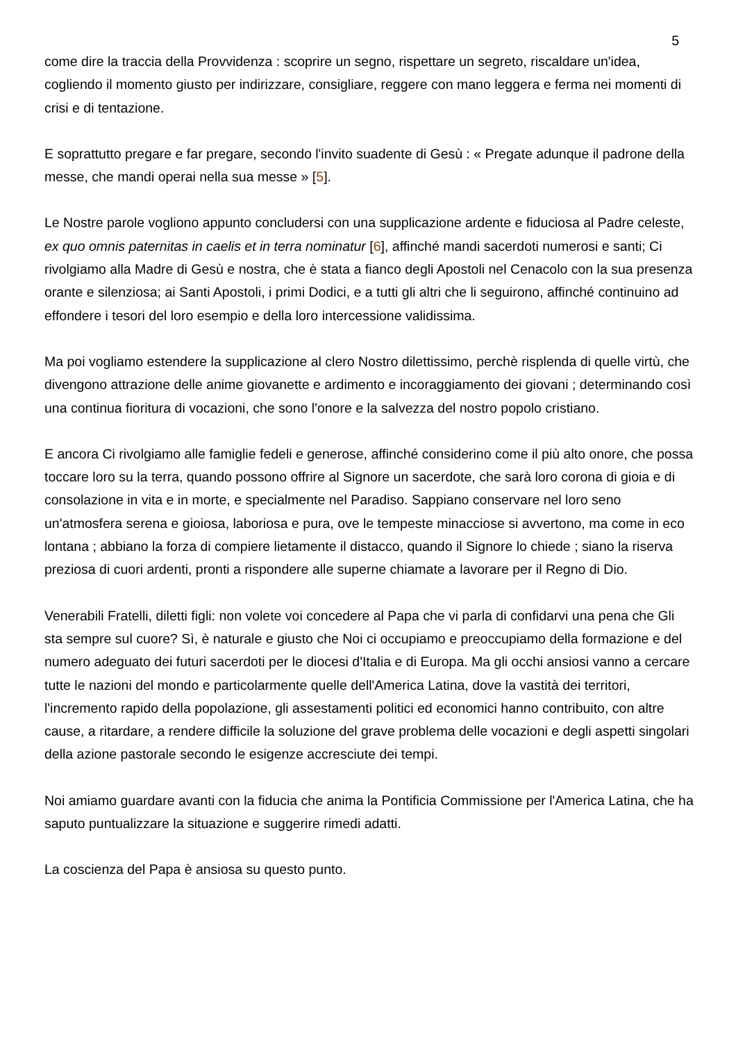5
come dire la traccia della Provvidenza : scoprire un segno, rispettare un segreto, riscaldare un'idea, cogliendo il momento giusto per indirizzare, consigliare, reggere con mano leggera e ferma nei momenti di crisi e di tentazione.
E soprattutto pregare e far pregare, secondo l'invito suadente di Gesù : « Pregate adunque il padrone della messe, che mandi operai nella sua messe » [5].
Le Nostre parole vogliono appunto concludersi con una supplicazione ardente e fiduciosa al Padre celeste, ex quo omnis paternitas in caelis et in terra nominatur [6], affinché mandi sacerdoti numerosi e santi; Ci rivolgiamo alla Madre di Gesù e nostra, che è stata a fianco degli Apostoli nel Cenacolo con la sua presenza orante e silenziosa; ai Santi Apostoli, i primi Dodici, e a tutti gli altri che li seguirono, affinché continuino ad effondere i tesori del loro esempio e della loro intercessione validissima.
Ma poi vogliamo estendere la supplicazione al clero Nostro dilettissimo, perchè risplenda di quelle virtù, che divengono attrazione delle anime giovanette e ardimento e incoraggiamento dei giovani ; determinando così una continua fioritura di vocazioni, che sono l'onore e la salvezza del nostro popolo cristiano.
E ancora Ci rivolgiamo alle famiglie fedeli e generose, affinché considerino come il più alto onore, che possa toccare loro su la terra, quando possono offrire al Signore un sacerdote, che sarà loro corona di gioia e di consolazione in vita e in morte, e specialmente nel Paradiso. Sappiano conservare nel loro seno un'atmosfera serena e gioiosa, laboriosa e pura, ove le tempeste minacciose si avvertono, ma come in eco lontana ; abbiano la forza di compiere lietamente il distacco, quando il Signore lo chiede ; siano la riserva preziosa di cuori ardenti, pronti a rispondere alle superne chiamate a lavorare per il Regno di Dio.
Venerabili Fratelli, diletti figli: non volete voi concedere al Papa che vi parla di confidarvi una pena che Gli sta sempre sul cuore? Sì, è naturale e giusto che Noi ci occupiamo e preoccupiamo della formazione e del numero adeguato dei futuri sacerdoti per le diocesi d'Italia e di Europa. Ma gli occhi ansiosi vanno a cercare tutte le nazioni del mondo e particolarmente quelle dell'America Latina, dove la vastità dei territori, l'incremento rapido della popolazione, gli assestamenti politici ed economici hanno contribuito, con altre cause, a ritardare, a rendere difficile la soluzione del grave problema delle vocazioni e degli aspetti singolari della azione pastorale secondo le esigenze accresciute dei tempi.
Noi amiamo guardare avanti con la fiducia che anima la Pontificia Commissione per l'America Latina, che ha saputo puntualizzare la situazione e suggerire rimedi adatti.
La coscienza del Papa è ansiosa su questo punto.